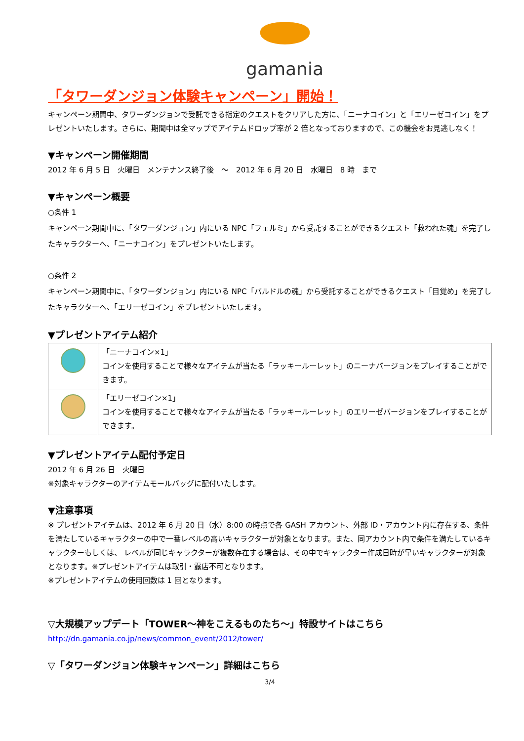gamania
「タワーダンジョン体験キャンペーン」開始！
キャンペーン期間中、タワーダンジョンで受託できる指定のクエストをクリアした方に、「ニーナコイン」と「エリーゼコイン」をプレゼントいたします。さらに、期間中は全マップでアイテムドロップ率が 2 倍となっておりますので、この機会をお見逃しなく！
▼キャンペーン開催期間
2012 年 6 月 5 日　火曜日　メンテナンス終了後　～　2012 年 6 月 20 日　水曜日　8 時　まで
▼キャンペーン概要
○条件 1
キャンペーン期間中に、「タワーダンジョン」内にいる NPC「フェルミ」から受託することができるクエスト「救われた魂」を完了したキャラクターへ、「ニーナコイン」をプレゼントいたします。
○条件 2
キャンペーン期間中に、「タワーダンジョン」内にいる NPC「バルドルの魂」から受託することができるクエスト「目覚め」を完了したキャラクターへ、「エリーゼコイン」をプレゼントいたします。
▼プレゼントアイテム紹介
| | 「ニーナコイン×1」 コインを使用することで様々なアイテムが当たる「ラッキールーレット」のニーナバージョンをプレイすることができます。 |
| | 「エリーゼコイン×1」 コインを使用することで様々なアイテムが当たる「ラッキールーレット」のエリーゼバージョンをプレイすることができます。 |
▼プレゼントアイテム配付予定日
2012 年 6 月 26 日　火曜日
※対象キャラクターのアイテムモールバッグに配付いたします。
▼注意事項
※ プレゼントアイテムは、2012 年 6 月 20 日（水）8:00 の時点で各 GASH アカウント、外部 ID・アカウント内に存在する、条件を満たしているキャラクターの中で一番レベルの高いキャラクターが対象となります。また、同アカウント内で条件を満たしているキャラクターもしくは、 レベルが同じキャラクターが複数存在する場合は、その中でキャラクター作成日時が早いキャラクターが対象となります。※プレゼントアイテムは取引・露店不可となります。
※プレゼントアイテムの使用回数は 1 回となります。
▽大規模アップデート「TOWER～神をこえるものたち～」特設サイトはこちら
http://dn.gamania.co.jp/news/common_event/2012/tower/
▽「タワーダンジョン体験キャンペーン」詳細はこちら
3/4